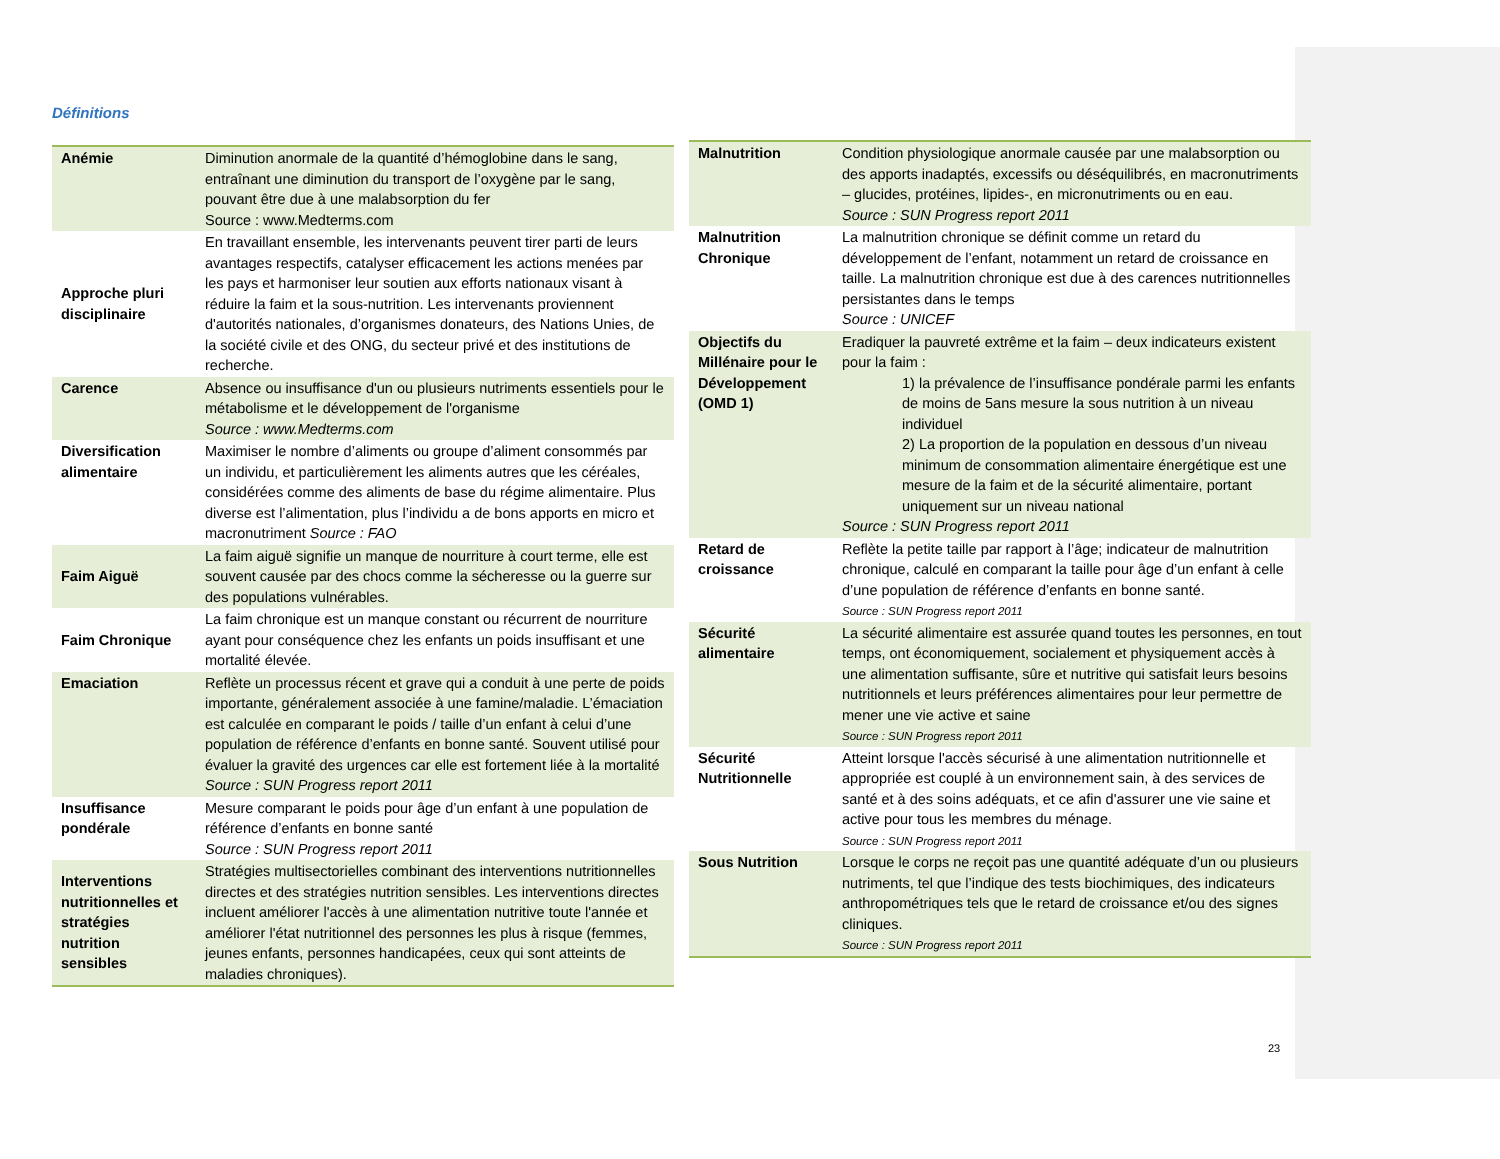Définitions
| Anémie | Diminution anormale de la quantité d’hémoglobine dans le sang, entraînant une diminution du transport de l’oxygène par le sang, pouvant être due à une malabsorption du fer Source : www.Medterms.com |
| Approche pluri disciplinaire | En travaillant ensemble, les intervenants peuvent tirer parti de leurs avantages respectifs, catalyser efficacement les actions menées par les pays et harmoniser leur soutien aux efforts nationaux visant à réduire la faim et la sous-nutrition. Les intervenants proviennent d'autorités nationales, d’organismes donateurs, des Nations Unies, de la société civile et des ONG, du secteur privé et des institutions de recherche. |
| Carence | Absence ou insuffisance d'un ou plusieurs nutriments essentiels pour le métabolisme et le développement de l'organisme Source : www.Medterms.com |
| Diversification alimentaire | Maximiser le nombre d’aliments ou groupe d’aliment consommés par un individu, et particulièrement les aliments autres que les céréales, considérées comme des aliments de base du régime alimentaire. Plus diverse est l’alimentation, plus l’individu a de bons apports en micro et macronutriment Source : FAO |
| Faim Aiguë | La faim aiguë signifie un manque de nourriture à court terme, elle est souvent causée par des chocs comme la sécheresse ou la guerre sur des populations vulnérables. |
| Faim Chronique | La faim chronique est un manque constant ou récurrent de nourriture ayant pour conséquence chez les enfants un poids insuffisant et une mortalité élevée. |
| Emaciation | Reflète un processus récent et grave qui a conduit à une perte de poids importante, généralement associée à une famine/maladie. L’émaciation est calculée en comparant le poids / taille d’un enfant à celui d’une population de référence d’enfants en bonne santé. Souvent utilisé pour évaluer la gravité des urgences car elle est fortement liée à la mortalité Source : SUN Progress report 2011 |
| Insuffisance pondérale | Mesure comparant le poids pour âge d’un enfant à une population de référence d’enfants en bonne santé Source : SUN Progress report 2011 |
| Interventions nutritionnelles et stratégies nutrition sensibles | Stratégies multisectorielles combinant des interventions nutritionnelles directes et des stratégies nutrition sensibles. Les interventions directes incluent améliorer l'accès à une alimentation nutritive toute l'année et améliorer l'état nutritionnel des personnes les plus à risque (femmes, jeunes enfants, personnes handicapées, ceux qui sont atteints de maladies chroniques). |
| Malnutrition | Condition physiologique anormale causée par une malabsorption ou des apports inadaptés, excessifs ou déséquilibrés, en macronutriments – glucides, protéines, lipides-, en micronutriments ou en eau. Source : SUN Progress report 2011 |
| Malnutrition Chronique | La malnutrition chronique se définit comme un retard du développement de l’enfant, notamment un retard de croissance en taille. La malnutrition chronique est due à des carences nutritionnelles persistantes dans le temps Source : UNICEF |
| Objectifs du Millénaire pour le Développement (OMD 1) | Eradiquer la pauvreté extrême et la faim – deux indicateurs existent pour la faim : 1) la prévalence de l’insuffisance pondérale parmi les enfants de moins de 5ans mesure la sous nutrition à un niveau individuel 2) La proportion de la population en dessous d’un niveau minimum de consommation alimentaire énergétique est une mesure de la faim et de la sécurité alimentaire, portant uniquement sur un niveau national Source : SUN Progress report 2011 |
| Retard de croissance | Reflète la petite taille par rapport à l’âge; indicateur de malnutrition chronique, calculé en comparant la taille pour âge d’un enfant à celle d’une population de référence d’enfants en bonne santé. Source : SUN Progress report 2011 |
| Sécurité alimentaire | La sécurité alimentaire est assurée quand toutes les personnes, en tout temps, ont économiquement, socialement et physiquement accès à une alimentation suffisante, sûre et nutritive qui satisfait leurs besoins nutritionnels et leurs préférences alimentaires pour leur permettre de mener une vie active et saine Source : SUN Progress report 2011 |
| Sécurité Nutritionnelle | Atteint lorsque l'accès sécurisé à une alimentation nutritionnelle et appropriée est couplé à un environnement sain, à des services de santé et à des soins adéquats, et ce afin d'assurer une vie saine et active pour tous les membres du ménage. Source : SUN Progress report 2011 |
| Sous Nutrition | Lorsque le corps ne reçoit pas une quantité adéquate d’un ou plusieurs nutriments, tel que l’indique des tests biochimiques, des indicateurs anthropométriques tels que le retard de croissance et/ou des signes cliniques. Source : SUN Progress report 2011 |
23